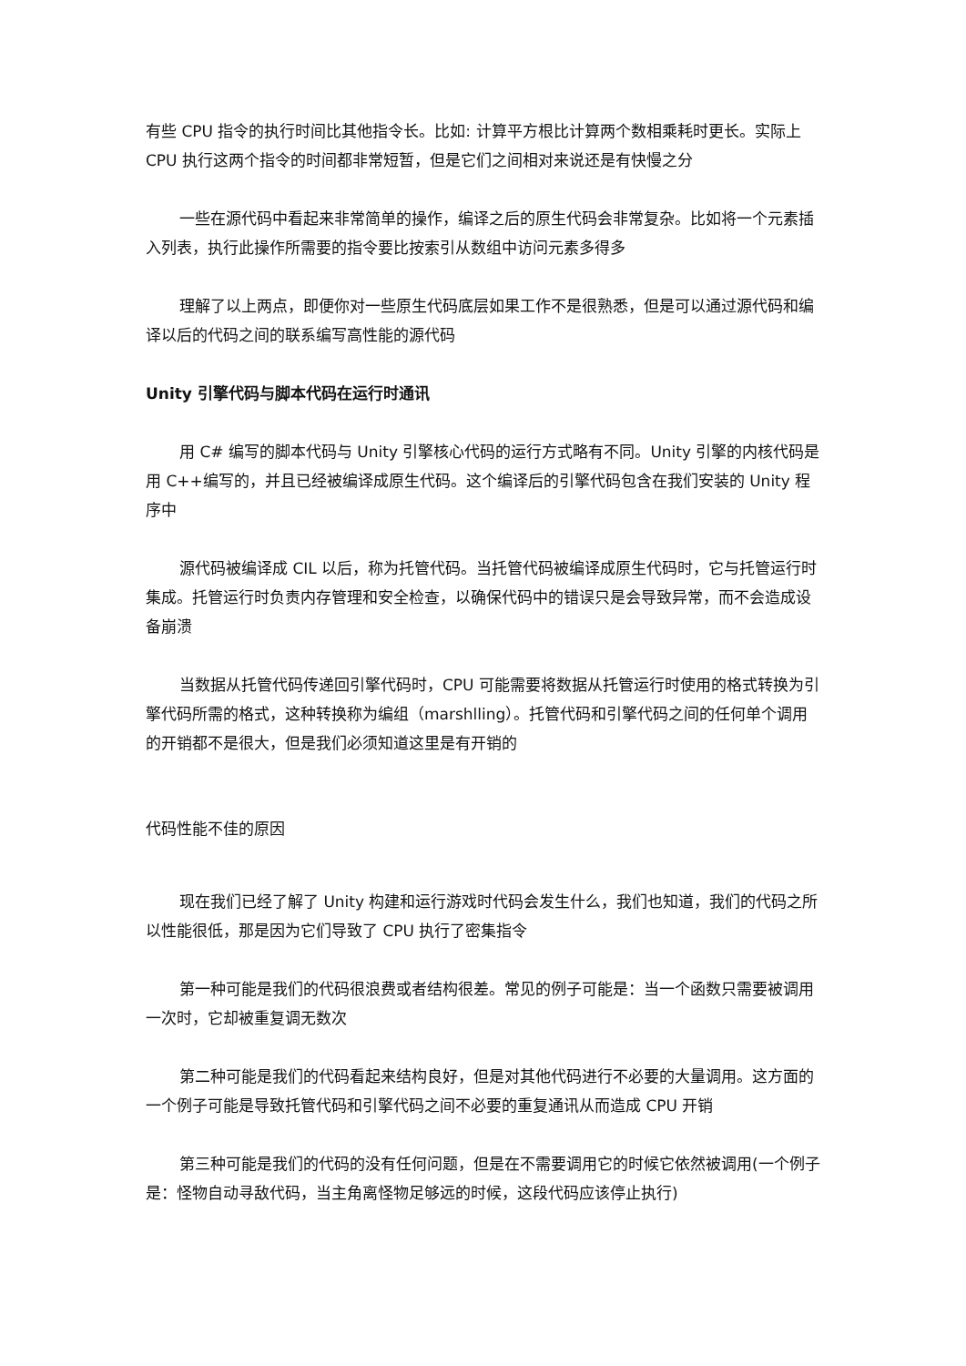有些 CPU 指令的执行时间比其他指令长。比如: 计算平方根比计算两个数相乘耗时更长。实际上 CPU 执行这两个指令的时间都非常短暂，但是它们之间相对来说还是有快慢之分
一些在源代码中看起来非常简单的操作，编译之后的原生代码会非常复杂。比如将一个元素插入列表，执行此操作所需要的指令要比按索引从数组中访问元素多得多
理解了以上两点，即便你对一些原生代码底层如果工作不是很熟悉，但是可以通过源代码和编译以后的代码之间的联系编写高性能的源代码
Unity 引擎代码与脚本代码在运行时通讯
用 C# 编写的脚本代码与 Unity 引擎核心代码的运行方式略有不同。Unity 引擎的内核代码是用 C++编写的，并且已经被编译成原生代码。这个编译后的引擎代码包含在我们安装的 Unity 程序中
源代码被编译成 CIL 以后，称为托管代码。当托管代码被编译成原生代码时，它与托管运行时集成。托管运行时负责内存管理和安全检查，以确保代码中的错误只是会导致异常，而不会造成设备崩溃
当数据从托管代码传递回引擎代码时，CPU 可能需要将数据从托管运行时使用的格式转换为引擎代码所需的格式，这种转换称为编组（marshlling）。托管代码和引擎代码之间的任何单个调用的开销都不是很大，但是我们必须知道这里是有开销的
代码性能不佳的原因
现在我们已经了解了 Unity 构建和运行游戏时代码会发生什么，我们也知道，我们的代码之所以性能很低，那是因为它们导致了 CPU 执行了密集指令
第一种可能是我们的代码很浪费或者结构很差。常见的例子可能是：当一个函数只需要被调用一次时，它却被重复调无数次
第二种可能是我们的代码看起来结构良好，但是对其他代码进行不必要的大量调用。这方面的一个例子可能是导致托管代码和引擎代码之间不必要的重复通讯从而造成 CPU 开销
第三种可能是我们的代码的没有任何问题，但是在不需要调用它的时候它依然被调用(一个例子是：怪物自动寻敌代码，当主角离怪物足够远的时候，这段代码应该停止执行)